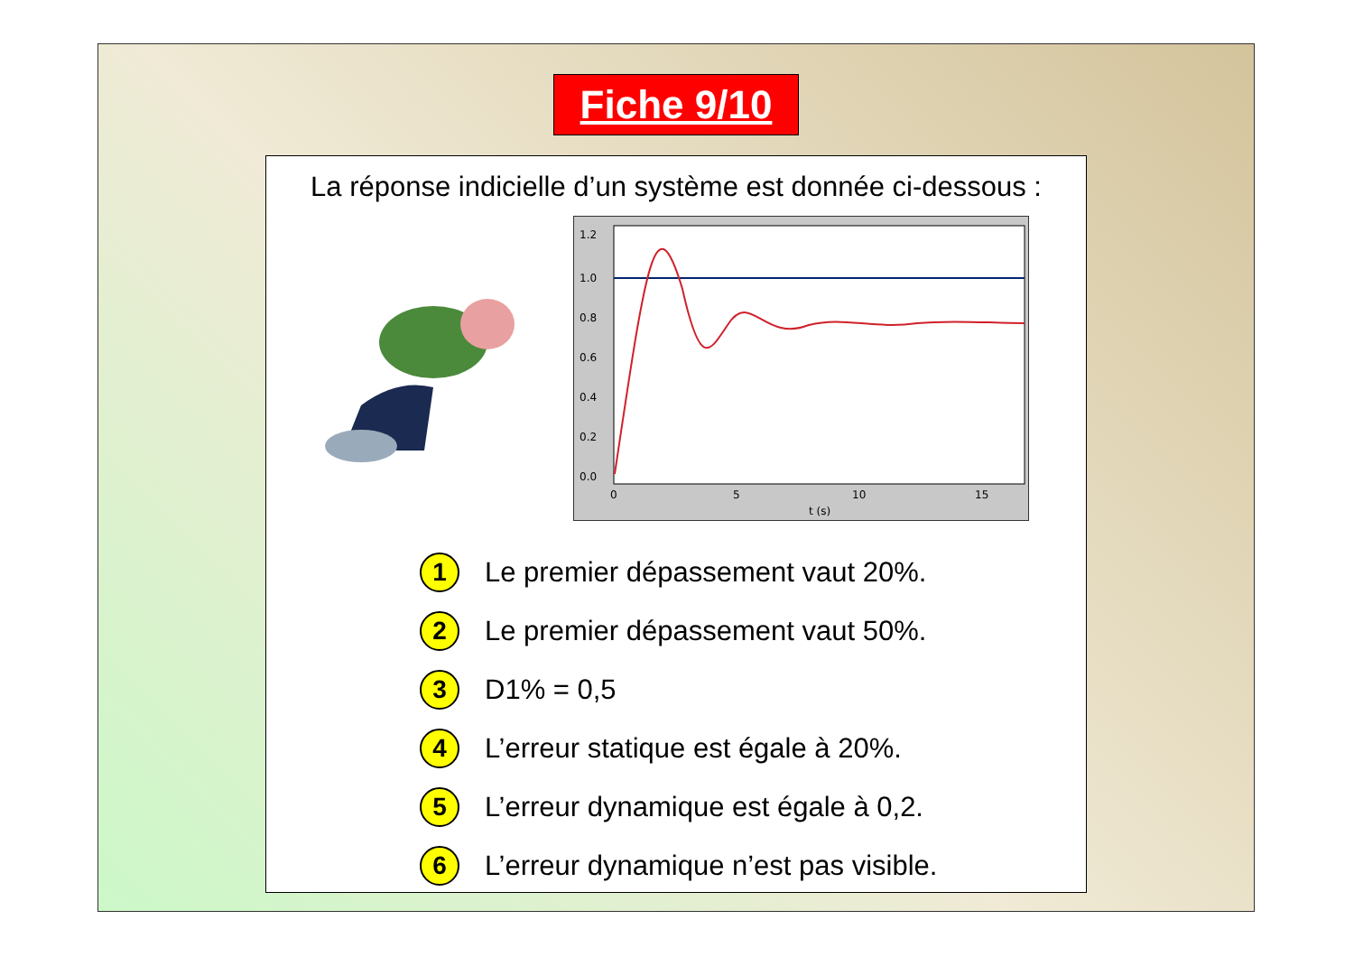Fiche 9/10
La réponse indicielle d’un système est donnée ci-dessous :
1.2
1.0
0.8
0.6
0.4
0.2
0.0
0
5
10
15
t (s)
1 Le premier dépassement vaut 20%.
2 Le premier dépassement vaut 50%.
3 D1% = 0,5
4 L’erreur statique est égale à 20%.
5 L’erreur dynamique est égale à 0,2.
6 L’erreur dynamique n’est pas visible.